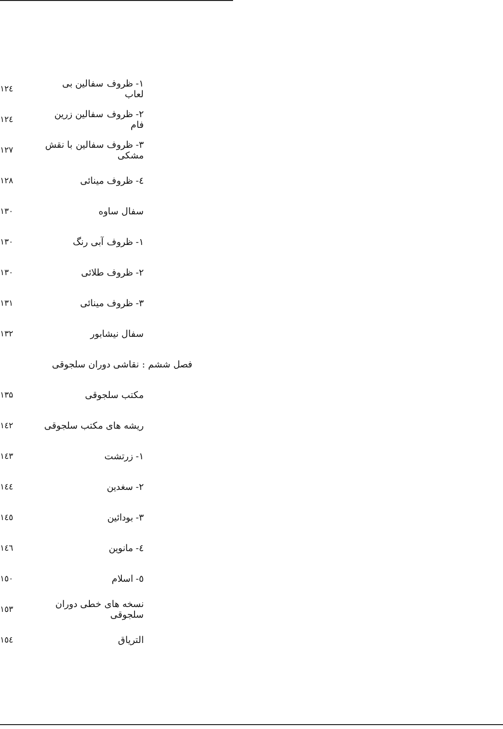۱- ظروف سفالین بی لعاب ۱۲٤
۲- ظروف سفالین زرین فام ۱۲٤
۳- ظروف سفالین با نقش مشکی ۱۲۷
٤- ظروف مینائی ۱۲۸
سفال ساوه ۱۳۰
۱- ظروف آبی رنگ ۱۳۰
۲- ظروف طلائی ۱۳۰
۳- ظروف مینائی ۱۳۱
سفال نیشابور ۱۳۲
فصل ششم : نقاشی دوران سلجوقی
مکتب سلجوقی ۱۳۵
ریشه های مکتب سلجوقی ۱٤۲
۱- زرتشت ۱٤۳
۲- سغدین ۱٤٤
۳- بودائین ۱٤٥
٤- مانوین ۱٤٦
٥- اسلام ۱٥۰
نسخه های خطی دوران سلجوقی ۱٥۳
التریاق ۱٥٤